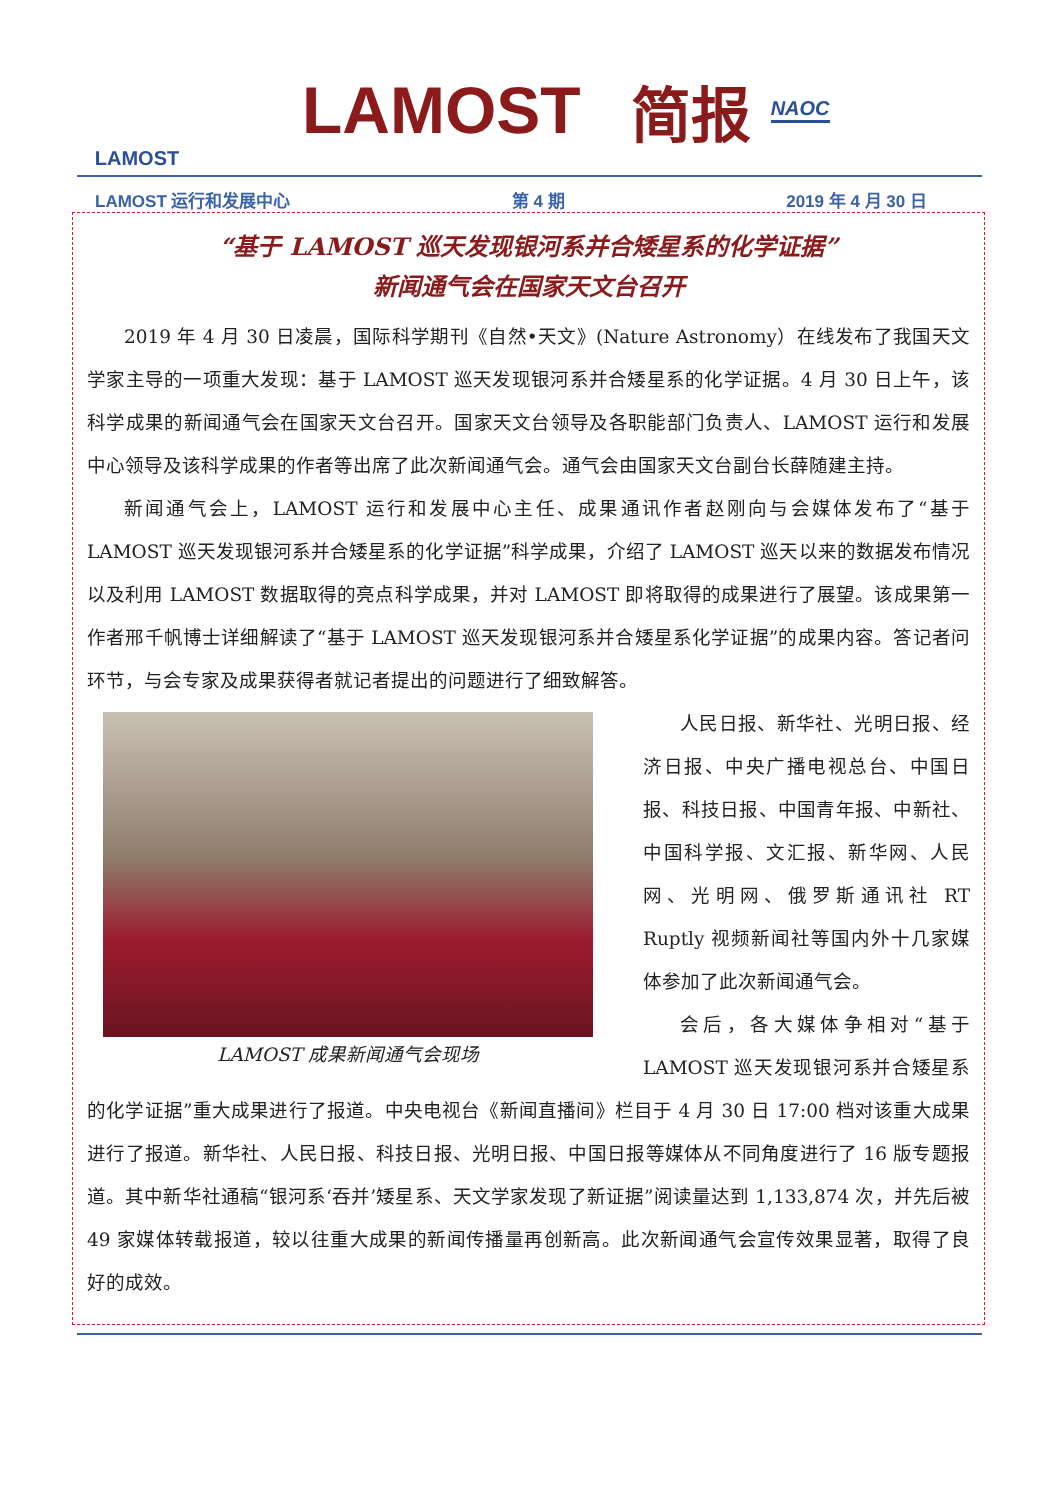LAMOST
LAMOST 简报
NAOC
LAMOST 运行和发展中心 第 4 期 2019 年 4 月 30 日
“基于 LAMOST 巡天发现银河系并合矮星系的化学证据”
新闻通气会在国家天文台召开
2019 年 4 月 30 日凌晨，国际科学期刊《自然•天文》(Nature Astronomy）在线发布了我国天文学家主导的一项重大发现：基于 LAMOST 巡天发现银河系并合矮星系的化学证据。4 月 30 日上午，该科学成果的新闻通气会在国家天文台召开。国家天文台领导及各职能部门负责人、LAMOST 运行和发展中心领导及该科学成果的作者等出席了此次新闻通气会。通气会由国家天文台副台长薛随建主持。
新闻通气会上，LAMOST 运行和发展中心主任、成果通讯作者赵刚向与会媒体发布了“基于 LAMOST 巡天发现银河系并合矮星系的化学证据”科学成果，介绍了 LAMOST 巡天以来的数据发布情况以及利用 LAMOST 数据取得的亮点科学成果，并对 LAMOST 即将取得的成果进行了展望。该成果第一作者邢千帆博士详细解读了“基于 LAMOST 巡天发现银河系并合矮星系化学证据”的成果内容。答记者问环节，与会专家及成果获得者就记者提出的问题进行了细致解答。
LAMOST 成果新闻通气会现场
人民日报、新华社、光明日报、经济日报、中央广播电视总台、中国日报、科技日报、中国青年报、中新社、中国科学报、文汇报、新华网、人民网、光明网、俄罗斯通讯社 RT Ruptly 视频新闻社等国内外十几家媒体参加了此次新闻通气会。
会后，各大媒体争相对“基于 LAMOST 巡天发现银河系并合矮星系的化学证据”重大成果进行了报道。中央电视台《新闻直播间》栏目于 4 月 30 日 17:00 档对该重大成果进行了报道。新华社、人民日报、科技日报、光明日报、中国日报等媒体从不同角度进行了 16 版专题报道。其中新华社通稿“银河系‘吞并’矮星系、天文学家发现了新证据”阅读量达到 1,133,874 次，并先后被 49 家媒体转载报道，较以往重大成果的新闻传播量再创新高。此次新闻通气会宣传效果显著，取得了良好的成效。